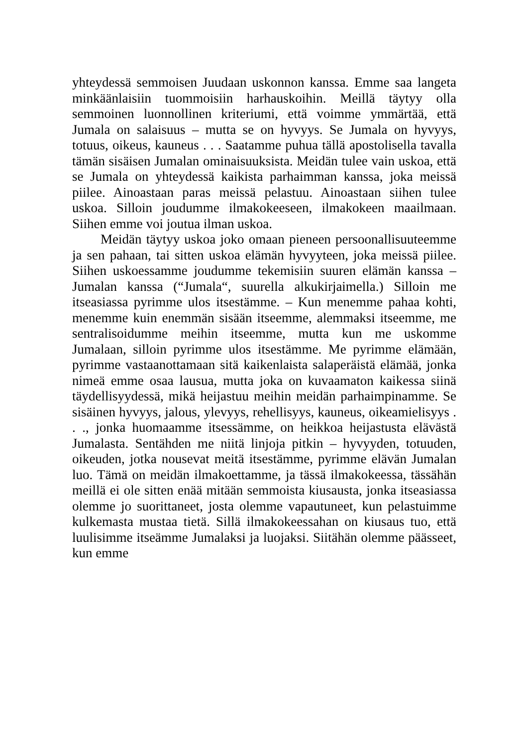yhteydessä semmoisen Juudaan uskonnon kanssa. Emme saa langeta minkäänlaisiin tuommoisiin harhauskoihin. Meillä täytyy olla semmoinen luonnollinen kriteriumi, että voimme ymmärtää, että Jumala on salaisuus – mutta se on hyvyys. Se Jumala on hyvyys, totuus, oikeus, kauneus . . . Saatamme puhua tällä apostolisella tavalla tämän sisäisen Jumalan ominaisuuksista. Meidän tulee vain uskoa, että se Jumala on yhteydessä kaikista parhaimman kanssa, joka meissä piilee. Ainoastaan paras meissä pelastuu. Ainoastaan siihen tulee uskoa. Silloin joudumme ilmakokeeseen, ilmakokeen maailmaan. Siihen emme voi joutua ilman uskoa.
Meidän täytyy uskoa joko omaan pieneen persoonallisuuteemme ja sen pahaan, tai sitten uskoa elämän hyvyyteen, joka meissä piilee. Siihen uskoessamme joudumme tekemisiin suuren elämän kanssa – Jumalan kanssa (“Jumala“, suurella alkukirjaimella.) Silloin me itseasiassa pyrimme ulos itsestämme. – Kun menemme pahaa kohti, menemme kuin enemmän sisään itseemme, alemmaksi itseemme, me sentralisoidumme meihin itseemme, mutta kun me uskomme Jumalaan, silloin pyrimme ulos itsestämme. Me pyrimme elämään, pyrimme vastaanottamaan sitä kaikenlaista salaperäistä elämää, jonka nimeä emme osaa lausua, mutta joka on kuvaamaton kaikessa siinä täydellisyydessä, mikä heijastuu meihin meidän parhaimpinamme. Se sisäinen hyvyys, jalous, ylevyys, rehellisyys, kauneus, oikeamielisyys . . ., jonka huomaamme itsessämme, on heikkoa heijastusta elävästä Jumalasta. Sentähden me niitä linjoja pitkin – hyvyyden, totuuden, oikeuden, jotka nousevat meitä itsestämme, pyrimme elävän Jumalan luo. Tämä on meidän ilmakoettamme, ja tässä ilmakokeessa, tässähän meillä ei ole sitten enää mitään semmoista kiusausta, jonka itseasiassa olemme jo suorittaneet, josta olemme vapautuneet, kun pelastuimme kulkemasta mustaa tietä. Sillä ilmakokeessahan on kiusaus tuo, että luulisimme itseämme Jumalaksi ja luojaksi. Siitähän olemme päässeet, kun emme